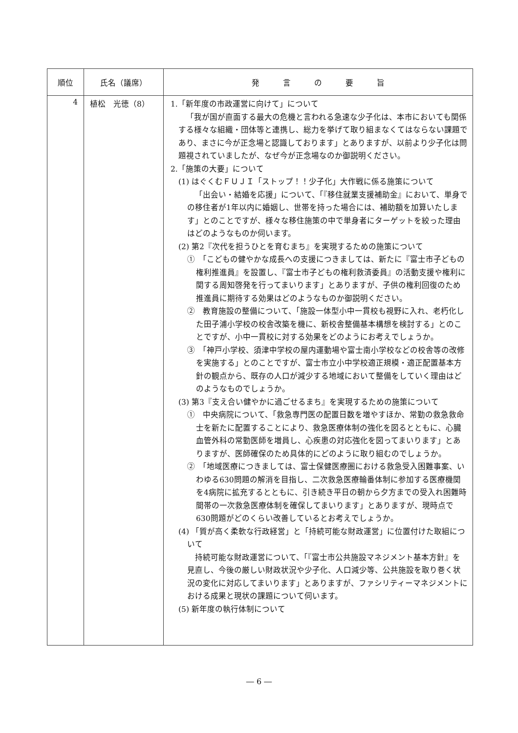| 順位 | 氏名（議席） | 発 言 の 要 旨 |
| --- | --- | --- |
| 4 | 植松 光徳（8） | 1.「新年度の市政運営に向けて」について 「我が国が直面する最大の危機と言われる急速な少子化は、本市においても関係する様々な組織・団体等と連携し、総力を挙げて取り組まなくてはならない課題であり、まさに今が正念場と認識しております」とありますが、以前より少子化は問題視されていましたが、なぜ今が正念場なのか御説明ください。 2.「施策の大要」について (1) はぐくむＦＵＪＩ「ストップ！！少子化」大作戦に係る施策について 「出会い・結婚を応援」について、「『移住就業支援補助金』において、単身での移住者が1年以内に婚姻し、世帯を持った場合には、補助額を加算いたします」とのことですが、様々な移住施策の中で単身者にターゲットを絞った理由はどのようなものか伺います。 (2) 第2『次代を担うひとを育むまち』を実現するための施策について ① 「こどもの健やかな成長への支援につきましては、新たに『富士市子どもの権利推進員』を設置し、『富士市子どもの権利救済委員』の活動支援や権利に関する周知啓発を行ってまいります」とありますが、子供の権利回復のため推進員に期待する効果はどのようなものか御説明ください。 ② 教育施設の整備について、「施設一体型小中一貫校も視野に入れ、老朽化した田子浦小学校の校舎改築を機に、新校舎整備基本構想を検討する」とのことですが、小中一貫校に対する効果をどのようにお考えでしょうか。 ③ 「神戸小学校、須津中学校の屋内運動場や富士南小学校などの校舎等の改修を実施する」とのことですが、富士市立小中学校適正規模・適正配置基本方針の観点から、既存の人口が減少する地域において整備をしていく理由はどのようなものでしょうか。 (3) 第3『支え合い健やかに過ごせるまち』を実現するための施策について ① 中央病院について、「救急専門医の配置日数を増やすほか、常勤の救急救命士を新たに配置することにより、救急医療体制の強化を図るとともに、心臓血管外科の常勤医師を増員し、心疾患の対応強化を図ってまいります」とありますが、医師確保のため具体的にどのように取り組むのでしょうか。 ② 「地域医療につきましては、富士保健医療圏における救急受入困難事案、いわゆる630問題の解消を目指し、二次救急医療輪番体制に参加する医療機関を4病院に拡充するとともに、引き続き平日の朝から夕方までの受入れ困難時間帯の一次救急医療体制を確保してまいります」とありますが、現時点で630問題がどのくらい改善しているとお考えでしょうか。 (4) 「質が高く柔軟な行政経営」と「持続可能な財政運営」に位置付けた取組について 持続可能な財政運営について、「『富士市公共施設マネジメント基本方針』を見直し、今後の厳しい財政状況や少子化、人口減少等、公共施設を取り巻く状況の変化に対応してまいります」とありますが、ファシリティーマネジメントにおける成果と現状の課題について伺います。 (5) 新年度の執行体制について |
― 6 ―